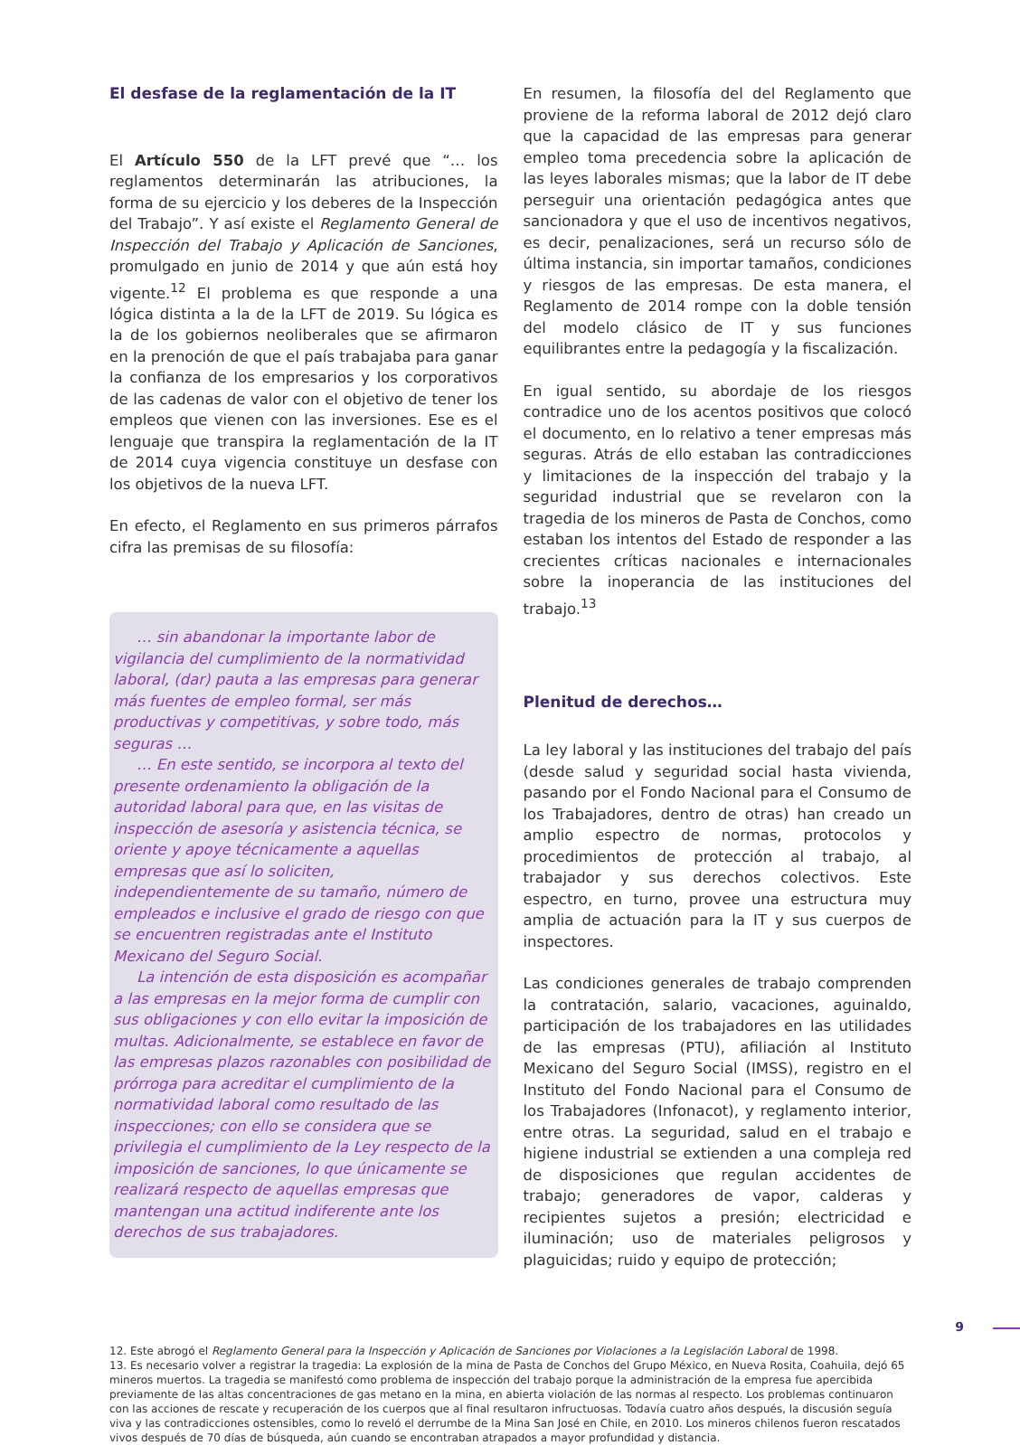El desfase de la reglamentación de la IT
El Artículo 550 de la LFT prevé que “… los reglamentos determinarán las atribuciones, la forma de su ejercicio y los deberes de la Inspección del Trabajo”. Y así existe el Reglamento General de Inspección del Trabajo y Aplicación de Sanciones, promulgado en junio de 2014 y que aún está hoy vigente.<sup>12</sup> El problema es que responde a una lógica distinta a la de la LFT de 2019. Su lógica es la de los gobiernos neoliberales que se afirmaron en la prenoción de que el país trabajaba para ganar la confianza de los empresarios y los corporativos de las cadenas de valor con el objetivo de tener los empleos que vienen con las inversiones. Ese es el lenguaje que transpira la reglamentación de la IT de 2014 cuya vigencia constituye un desfase con los objetivos de la nueva LFT.
En efecto, el Reglamento en sus primeros párrafos cifra las premisas de su filosofía:
… sin abandonar la importante labor de vigilancia del cumplimiento de la normatividad laboral, (dar) pauta a las empresas para generar más fuentes de empleo formal, ser más productivas y competitivas, y sobre todo, más seguras …
… En este sentido, se incorpora al texto del presente ordenamiento la obligación de la autoridad laboral para que, en las visitas de inspección de asesoría y asistencia técnica, se oriente y apoye técnicamente a aquellas empresas que así lo soliciten, independientemente de su tamaño, número de empleados e inclusive el grado de riesgo con que se encuentren registradas ante el Instituto Mexicano del Seguro Social.
La intención de esta disposición es acompañar a las empresas en la mejor forma de cumplir con sus obligaciones y con ello evitar la imposición de multas. Adicionalmente, se establece en favor de las empresas plazos razonables con posibilidad de prórroga para acreditar el cumplimiento de la normatividad laboral como resultado de las inspecciones; con ello se considera que se privilegia el cumplimiento de la Ley respecto de la imposición de sanciones, lo que únicamente se realizará respecto de aquellas empresas que mantengan una actitud indiferente ante los derechos de sus trabajadores.
En resumen, la filosofía del del Reglamento que proviene de la reforma laboral de 2012 dejó claro que la capacidad de las empresas para generar empleo toma precedencia sobre la aplicación de las leyes laborales mismas; que la labor de IT debe perseguir una orientación pedagógica antes que sancionadora y que el uso de incentivos negativos, es decir, penalizaciones, será un recurso sólo de última instancia, sin importar tamaños, condiciones y riesgos de las empresas. De esta manera, el Reglamento de 2014 rompe con la doble tensión del modelo clásico de IT y sus funciones equilibrantes entre la pedagogía y la fiscalización.
En igual sentido, su abordaje de los riesgos contradice uno de los acentos positivos que colocó el documento, en lo relativo a tener empresas más seguras. Atrás de ello estaban las contradicciones y limitaciones de la inspección del trabajo y la seguridad industrial que se revelaron con la tragedia de los mineros de Pasta de Conchos, como estaban los intentos del Estado de responder a las crecientes críticas nacionales e internacionales sobre la inoperancia de las instituciones del trabajo.<sup>13</sup>
Plenitud de derechos…
La ley laboral y las instituciones del trabajo del país (desde salud y seguridad social hasta vivienda, pasando por el Fondo Nacional para el Consumo de los Trabajadores, dentro de otras) han creado un amplio espectro de normas, protocolos y procedimientos de protección al trabajo, al trabajador y sus derechos colectivos. Este espectro, en turno, provee una estructura muy amplia de actuación para la IT y sus cuerpos de inspectores.
Las condiciones generales de trabajo comprenden la contratación, salario, vacaciones, aguinaldo, participación de los trabajadores en las utilidades de las empresas (PTU), afiliación al Instituto Mexicano del Seguro Social (IMSS), registro en el Instituto del Fondo Nacional para el Consumo de los Trabajadores (Infonacot), y reglamento interior, entre otras. La seguridad, salud en el trabajo e higiene industrial se extienden a una compleja red de disposiciones que regulan accidentes de trabajo; generadores de vapor, calderas y recipientes sujetos a presión; electricidad e iluminación; uso de materiales peligrosos y plaguicidas; ruido y equipo de protección;
12. Este abrogó el Reglamento General para la Inspección y Aplicación de Sanciones por Violaciones a la Legislación Laboral de 1998.
13. Es necesario volver a registrar la tragedia: La explosión de la mina de Pasta de Conchos del Grupo México, en Nueva Rosita, Coahuila, dejó 65 mineros muertos. La tragedia se manifestó como problema de inspección del trabajo porque la administración de la empresa fue apercibida previamente de las altas concentraciones de gas metano en la mina, en abierta violación de las normas al respecto. Los problemas continuaron con las acciones de rescate y recuperación de los cuerpos que al final resultaron infructuosas. Todavía cuatro años después, la discusión seguía viva y las contradicciones ostensibles, como lo reveló el derrumbe de la Mina San José en Chile, en 2010. Los mineros chilenos fueron rescatados vivos después de 70 días de búsqueda, aún cuando se encontraban atrapados a mayor profundidad y distancia.
9